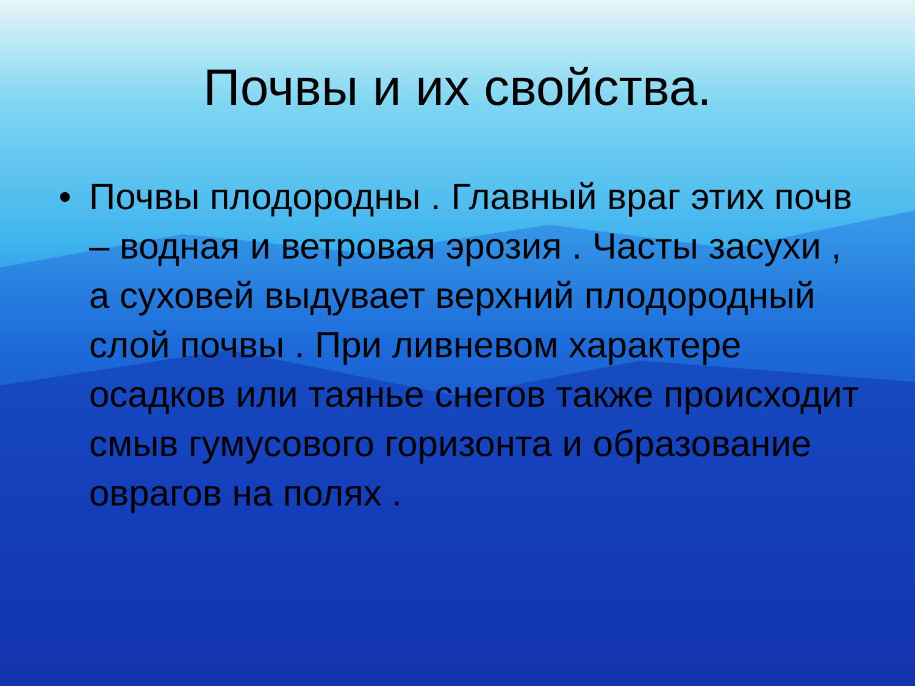Почвы и их свойства.
• Почвы плодородны . Главный враг этих почв – водная и ветровая эрозия . Часты засухи , а суховей выдувает верхний плодородный слой почвы . При ливневом характере осадков или таянье снегов также происходит смыв гумусового горизонта и образование оврагов на полях .